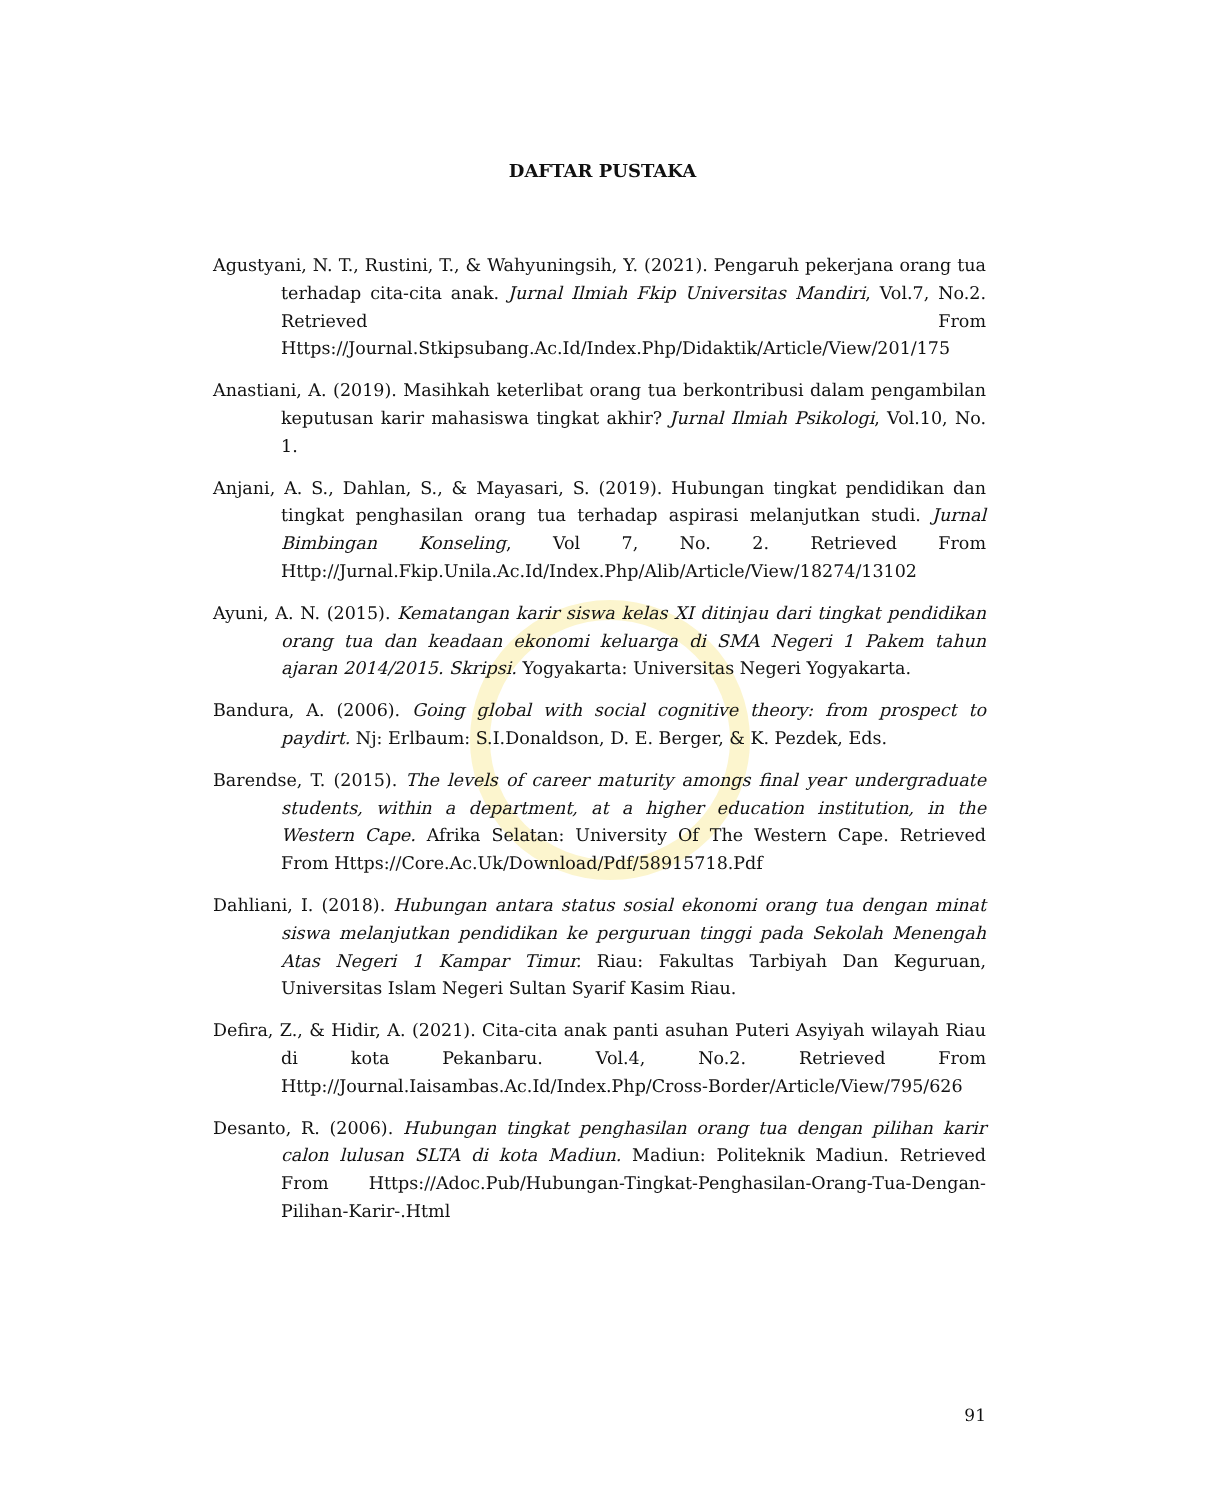DAFTAR PUSTAKA
Agustyani, N. T., Rustini, T., & Wahyuningsih, Y. (2021). Pengaruh pekerjana orang tua terhadap cita-cita anak. Jurnal Ilmiah Fkip Universitas Mandiri, Vol.7, No.2. Retrieved From Https://Journal.Stkipsubang.Ac.Id/Index.Php/Didaktik/Article/View/201/175
Anastiani, A. (2019). Masihkah keterlibat orang tua berkontribusi dalam pengambilan keputusan karir mahasiswa tingkat akhir? Jurnal Ilmiah Psikologi, Vol.10, No. 1.
Anjani, A. S., Dahlan, S., & Mayasari, S. (2019). Hubungan tingkat pendidikan dan tingkat penghasilan orang tua terhadap aspirasi melanjutkan studi. Jurnal Bimbingan Konseling, Vol 7, No. 2. Retrieved From Http://Jurnal.Fkip.Unila.Ac.Id/Index.Php/Alib/Article/View/18274/13102
Ayuni, A. N. (2015). Kematangan karir siswa kelas XI ditinjau dari tingkat pendidikan orang tua dan keadaan ekonomi keluarga di SMA Negeri 1 Pakem tahun ajaran 2014/2015. Skripsi. Yogyakarta: Universitas Negeri Yogyakarta.
Bandura, A. (2006). Going global with social cognitive theory: from prospect to paydirt. Nj: Erlbaum: S.I.Donaldson, D. E. Berger, & K. Pezdek, Eds.
Barendse, T. (2015). The levels of career maturity amongs final year undergraduate students, within a department, at a higher education institution, in the Western Cape. Afrika Selatan: University Of The Western Cape. Retrieved From Https://Core.Ac.Uk/Download/Pdf/58915718.Pdf
Dahliani, I. (2018). Hubungan antara status sosial ekonomi orang tua dengan minat siswa melanjutkan pendidikan ke perguruan tinggi pada Sekolah Menengah Atas Negeri 1 Kampar Timur. Riau: Fakultas Tarbiyah Dan Keguruan, Universitas Islam Negeri Sultan Syarif Kasim Riau.
Defira, Z., & Hidir, A. (2021). Cita-cita anak panti asuhan Puteri Asyiyah wilayah Riau di kota Pekanbaru. Vol.4, No.2. Retrieved From Http://Journal.Iaisambas.Ac.Id/Index.Php/Cross-Border/Article/View/795/626
Desanto, R. (2006). Hubungan tingkat penghasilan orang tua dengan pilihan karir calon lulusan SLTA di kota Madiun. Madiun: Politeknik Madiun. Retrieved From Https://Adoc.Pub/Hubungan-Tingkat-Penghasilan-Orang-Tua-Dengan-Pilihan-Karir-.Html
91